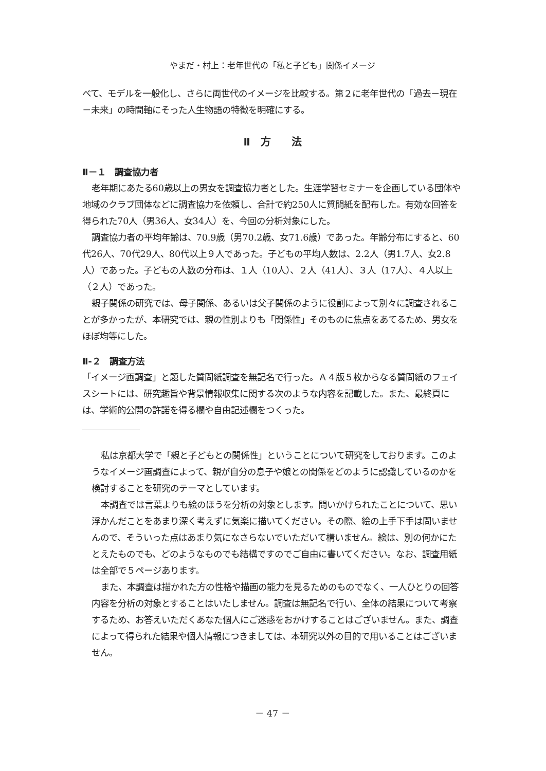やまだ・村上：老年世代の「私と子ども」関係イメージ
べて、モデルを一般化し、さらに両世代のイメージを比較する。第２に老年世代の「過去－現在－未来」の時間軸にそった人生物語の特徴を明確にする。
Ⅱ　方　　法
Ⅱ－１　調査協力者
老年期にあたる60歳以上の男女を調査協力者とした。生涯学習セミナーを企画している団体や地域のクラブ団体などに調査協力を依頼し、合計で約250人に質問紙を配布した。有効な回答を得られた70人（男36人、女34人）を、今回の分析対象にした。
調査協力者の平均年齢は、70.9歳（男70.2歳、女71.6歳）であった。年齢分布にすると、60代26人、70代29人、80代以上９人であった。子どもの平均人数は、2.2人（男1.7人、女2.8人）であった。子どもの人数の分布は、１人（10人）、２人（41人）、３人（17人）、４人以上（２人）であった。
親子関係の研究では、母子関係、あるいは父子関係のように役割によって別々に調査されることが多かったが、本研究では、親の性別よりも「関係性」そのものに焦点をあてるため、男女をほぼ均等にした。
Ⅱ‐２　調査方法
「イメージ画調査」と題した質問紙調査を無記名で行った。Ａ４版５枚からなる質問紙のフェイスシートには、研究趣旨や背景情報収集に関する次のような内容を記載した。また、最終頁には、学術的公開の許諾を得る欄や自由記述欄をつくった。
私は京都大学で「親と子どもとの関係性」ということについて研究をしております。このようなイメージ画調査によって、親が自分の息子や娘との関係をどのように認識しているのかを検討することを研究のテーマとしています。
本調査では言葉よりも絵のほうを分析の対象とします。問いかけられたことについて、思い浮かんだことをあまり深く考えずに気楽に描いてください。その際、絵の上手下手は問いませんので、そういった点はあまり気になさらないでいただいて構いません。絵は、別の何かにたとえたものでも、どのようなものでも結構ですのでご自由に書いてください。なお、調査用紙は全部で５ページあります。
また、本調査は描かれた方の性格や描画の能力を見るためのものでなく、一人ひとりの回答内容を分析の対象とすることはいたしません。調査は無記名で行い、全体の結果について考察するため、お答えいただくあなた個人にご迷惑をおかけすることはございません。また、調査によって得られた結果や個人情報につきましては、本研究以外の目的で用いることはございません。
－ 47 －